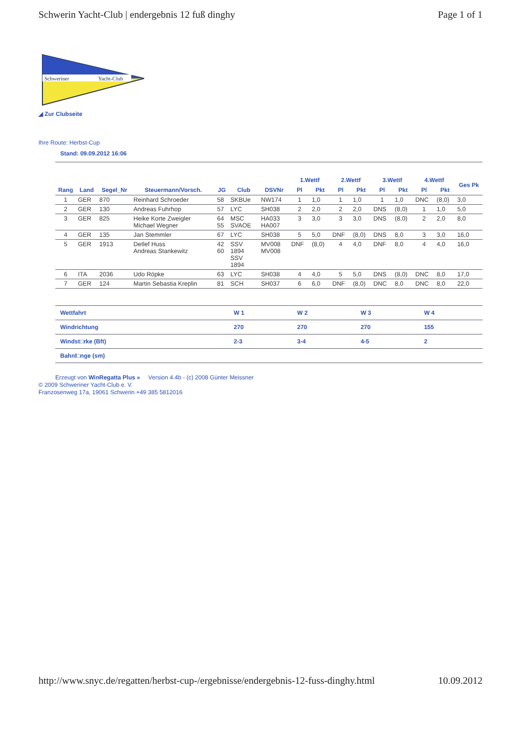Schwerin Yacht-Club | endergebnis 12 fuß dinghy Page 1 of 1
Schweriner
Yacht-Club
◢ Zur Clubseite
Ihre Route: Herbst-Cup
Stand: 09.09.2012 16:06
| | | | | | | | 1.Wettf | | 2.Wettf | | 3.Wettf | | 4.Wettf | | Ges Pk |
| --- | --- | --- | --- | --- | --- | --- | --- | --- | --- | --- | --- | --- | --- | --- | --- |
| Rang | Land | Segel_Nr | Steuermann/Vorsch. | JG | Club | DSVNr | Pl | Pkt | Pl | Pkt | Pl | Pkt | Pl | Pkt | |
| 1 | GER | 870 | Reinhard Schroeder | 58 | SKBUe | NW174 | 1 | 1,0 | 1 | 1,0 | 1 | 1,0 | DNC | (8,0) | 3,0 |
| 2 | GER | 130 | Andreas Fuhrhop | 57 | LYC | SH038 | 2 | 2,0 | 2 | 2,0 | DNS | (8,0) | 1 | 1,0 | 5,0 |
| 3 | GER | 825 | Heike Korte Zweigler Michael Wegner | 64 55 | MSC SVAOE | HA033 HA007 | 3 | 3,0 | 3 | 3,0 | DNS | (8,0) | 2 | 2,0 | 8,0 |
| 4 | GER | 135 | Jan Stemmler | 67 | LYC | SH038 | 5 | 5,0 | DNF | (8,0) | DNS | 8,0 | 3 | 3,0 | 16,0 |
| 5 | GER | 1913 | Detlef Huss Andreas Stankewitz | 42 60 | SSV 1894 SSV 1894 | MV008 MV008 | DNF | (8,0) | 4 | 4,0 | DNF | 8,0 | 4 | 4,0 | 16,0 |
| 6 | ITA | 2036 | Udo Röpke | 63 | LYC | SH038 | 4 | 4,0 | 5 | 5,0 | DNS | (8,0) | DNC | 8,0 | 17,0 |
| 7 | GER | 124 | Martin Sebastia Kreplin | 81 | SCH | SH037 | 6 | 6,0 | DNF | (8,0) | DNC | 8,0 | DNC | 8,0 | 22,0 |
| Wettfahrt | W 1 | W 2 | W 3 | W 4 |
| Windrichtung | 270 | 270 | 270 | 155 |
| Windst□rke (Bft) | 2-3 | 3-4 | 4-5 | 2 |
| Bahnl□nge (sm) | | | | |
Erzeugt von WinRegatta Plus » Version 4.4b - (c) 2008 Günter Meissner
© 2009 Schweriner Yacht-Club e. V.
Franzosenweg 17a, 19061 Schwerin +49 385 5812016
http://www.snyc.de/regatten/herbst-cup-/ergebnisse/endergebnis-12-fuss-dinghy.html 10.09.2012